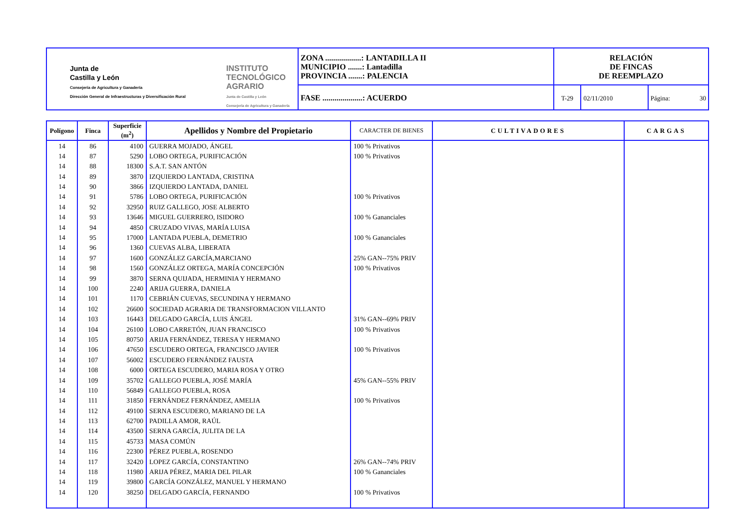| Junta de Castilla y León Consejería de Agricultura y Ganadería Dirección General de Infraestructuras y Diversificación Rural INSTITUTO TECNOLÓGICO AGRARIO Junta de Castilla y León Consejería de Agricultura y Ganadería | ZONA ..................: LANTADILLA II MUNICIPIO .......: Lantadilla PROVINCIA .......: PALENCIA | RELACIÓN DE FINCAS DE REEMPLAZO | | |
| | FASE ....................: ACUERDO | T-29 | 02/11/2010 | Página: 30 |
| Polígono | Finca | Superficie (m<sup>2</sup>) | Apellidos y Nombre del Propietario | CARACTER DE BIENES | CULTIVADORES | CARGAS |
| --- | --- | --- | --- | --- | --- | --- |
| 14 | 86 | 4100 | GUERRA MOJADO, ÁNGEL | 100 % Privativos | | |
| 14 | 87 | 5290 | LOBO ORTEGA, PURIFICACIÓN | 100 % Privativos | | |
| 14 | 88 | 18300 | S.A.T. SAN ANTÓN | | | |
| 14 | 89 | 3870 | IZQUIERDO LANTADA, CRISTINA | | | |
| 14 | 90 | 3866 | IZQUIERDO LANTADA, DANIEL | | | |
| 14 | 91 | 5786 | LOBO ORTEGA, PURIFICACIÓN | 100 % Privativos | | |
| 14 | 92 | 32950 | RUIZ GALLEGO, JOSE ALBERTO | | | |
| 14 | 93 | 13646 | MIGUEL GUERRERO, ISIDORO | 100 % Gananciales | | |
| 14 | 94 | 4850 | CRUZADO VIVAS, MARÍA LUISA | | | |
| 14 | 95 | 17000 | LANTADA PUEBLA, DEMETRIO | 100 % Gananciales | | |
| 14 | 96 | 1360 | CUEVAS ALBA, LIBERATA | | | |
| 14 | 97 | 1600 | GONZÁLEZ GARCÍA,MARCIANO | 25% GAN--75% PRIV | | |
| 14 | 98 | 1560 | GONZÁLEZ ORTEGA, MARÍA CONCEPCIÓN | 100 % Privativos | | |
| 14 | 99 | 3870 | SERNA QUIJADA, HERMINIA Y HERMANO | | | |
| 14 | 100 | 2240 | ARIJA GUERRA, DANIELA | | | |
| 14 | 101 | 1170 | CEBRIÁN CUEVAS, SECUNDINA Y HERMANO | | | |
| 14 | 102 | 26600 | SOCIEDAD AGRARIA DE TRANSFORMACION VILLANTO | | | |
| 14 | 103 | 16443 | DELGADO GARCÍA, LUIS ÁNGEL | 31% GAN--69% PRIV | | |
| 14 | 104 | 26100 | LOBO CARRETÓN, JUAN FRANCISCO | 100 % Privativos | | |
| 14 | 105 | 80750 | ARIJA FERNÁNDEZ, TERESA Y HERMANO | | | |
| 14 | 106 | 47650 | ESCUDERO ORTEGA, FRANCISCO JAVIER | 100 % Privativos | | |
| 14 | 107 | 56002 | ESCUDERO FERNÁNDEZ FAUSTA | | | |
| 14 | 108 | 6000 | ORTEGA ESCUDERO, MARIA ROSA Y OTRO | | | |
| 14 | 109 | 35702 | GALLEGO PUEBLA, JOSÉ MARÍA | 45% GAN--55% PRIV | | |
| 14 | 110 | 56849 | GALLEGO PUEBLA, ROSA | | | |
| 14 | 111 | 31850 | FERNÁNDEZ FERNÁNDEZ, AMELIA | 100 % Privativos | | |
| 14 | 112 | 49100 | SERNA ESCUDERO, MARIANO DE LA | | | |
| 14 | 113 | 62700 | PADILLA AMOR, RAÚL | | | |
| 14 | 114 | 43500 | SERNA GARCÍA, JULITA DE LA | | | |
| 14 | 115 | 45733 | MASA COMÚN | | | |
| 14 | 116 | 22300 | PÉREZ PUEBLA, ROSENDO | | | |
| 14 | 117 | 32420 | LOPEZ GARCÍA, CONSTANTINO | 26% GAN--74% PRIV | | |
| 14 | 118 | 11980 | ARIJA PÉREZ, MARIA DEL PILAR | 100 % Gananciales | | |
| 14 | 119 | 39800 | GARCÍA GONZÁLEZ, MANUEL Y HERMANO | | | |
| 14 | 120 | 38250 | DELGADO GARCÍA, FERNANDO | 100 % Privativos | | |